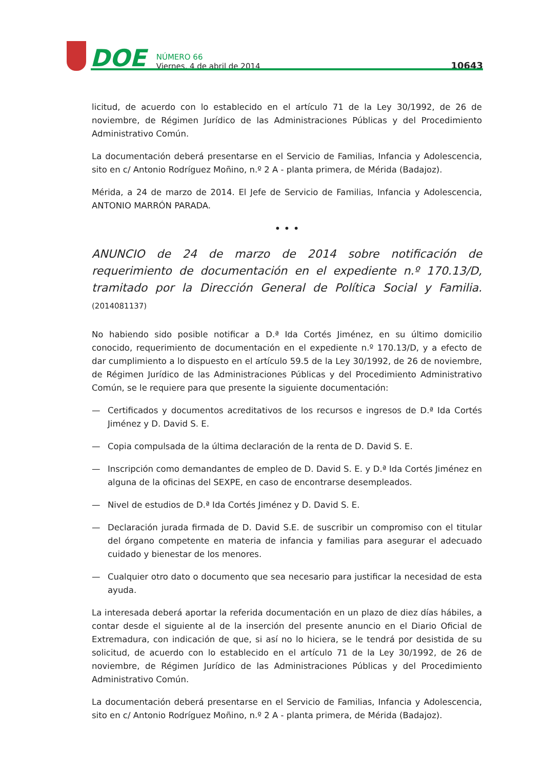DOE
NÚMERO 66
Viernes, 4 de abril de 2014
10643
licitud, de acuerdo con lo establecido en el artículo 71 de la Ley 30/1992, de 26 de noviembre, de Régimen Jurídico de las Administraciones Públicas y del Procedimiento Administrativo Común.
La documentación deberá presentarse en el Servicio de Familias, Infancia y Adolescencia, sito en c/ Antonio Rodríguez Moñino, n.º 2 A - planta primera, de Mérida (Badajoz).
Mérida, a 24 de marzo de 2014. El Jefe de Servicio de Familias, Infancia y Adolescencia, ANTONIO MARRÓN PARADA.
• • •
ANUNCIO de 24 de marzo de 2014 sobre notificación de requerimiento de documentación en el expediente n.º 170.13/D, tramitado por la Dirección General de Política Social y Familia. (2014081137)
No habiendo sido posible notificar a D.ª Ida Cortés Jiménez, en su último domicilio conocido, requerimiento de documentación en el expediente n.º 170.13/D, y a efecto de dar cumplimiento a lo dispuesto en el artículo 59.5 de la Ley 30/1992, de 26 de noviembre, de Régimen Jurídico de las Administraciones Públicas y del Procedimiento Administrativo Común, se le requiere para que presente la siguiente documentación:
— Certificados y documentos acreditativos de los recursos e ingresos de D.ª Ida Cortés Jiménez y D. David S. E.
— Copia compulsada de la última declaración de la renta de D. David S. E.
— Inscripción como demandantes de empleo de D. David S. E. y D.ª Ida Cortés Jiménez en alguna de la oficinas del SEXPE, en caso de encontrarse desempleados.
— Nivel de estudios de D.ª Ida Cortés Jiménez y D. David S. E.
— Declaración jurada firmada de D. David S.E. de suscribir un compromiso con el titular del órgano competente en materia de infancia y familias para asegurar el adecuado cuidado y bienestar de los menores.
— Cualquier otro dato o documento que sea necesario para justificar la necesidad de esta ayuda.
La interesada deberá aportar la referida documentación en un plazo de diez días hábiles, a contar desde el siguiente al de la inserción del presente anuncio en el Diario Oficial de Extremadura, con indicación de que, si así no lo hiciera, se le tendrá por desistida de su solicitud, de acuerdo con lo establecido en el artículo 71 de la Ley 30/1992, de 26 de noviembre, de Régimen Jurídico de las Administraciones Públicas y del Procedimiento Administrativo Común.
La documentación deberá presentarse en el Servicio de Familias, Infancia y Adolescencia, sito en c/ Antonio Rodríguez Moñino, n.º 2 A - planta primera, de Mérida (Badajoz).